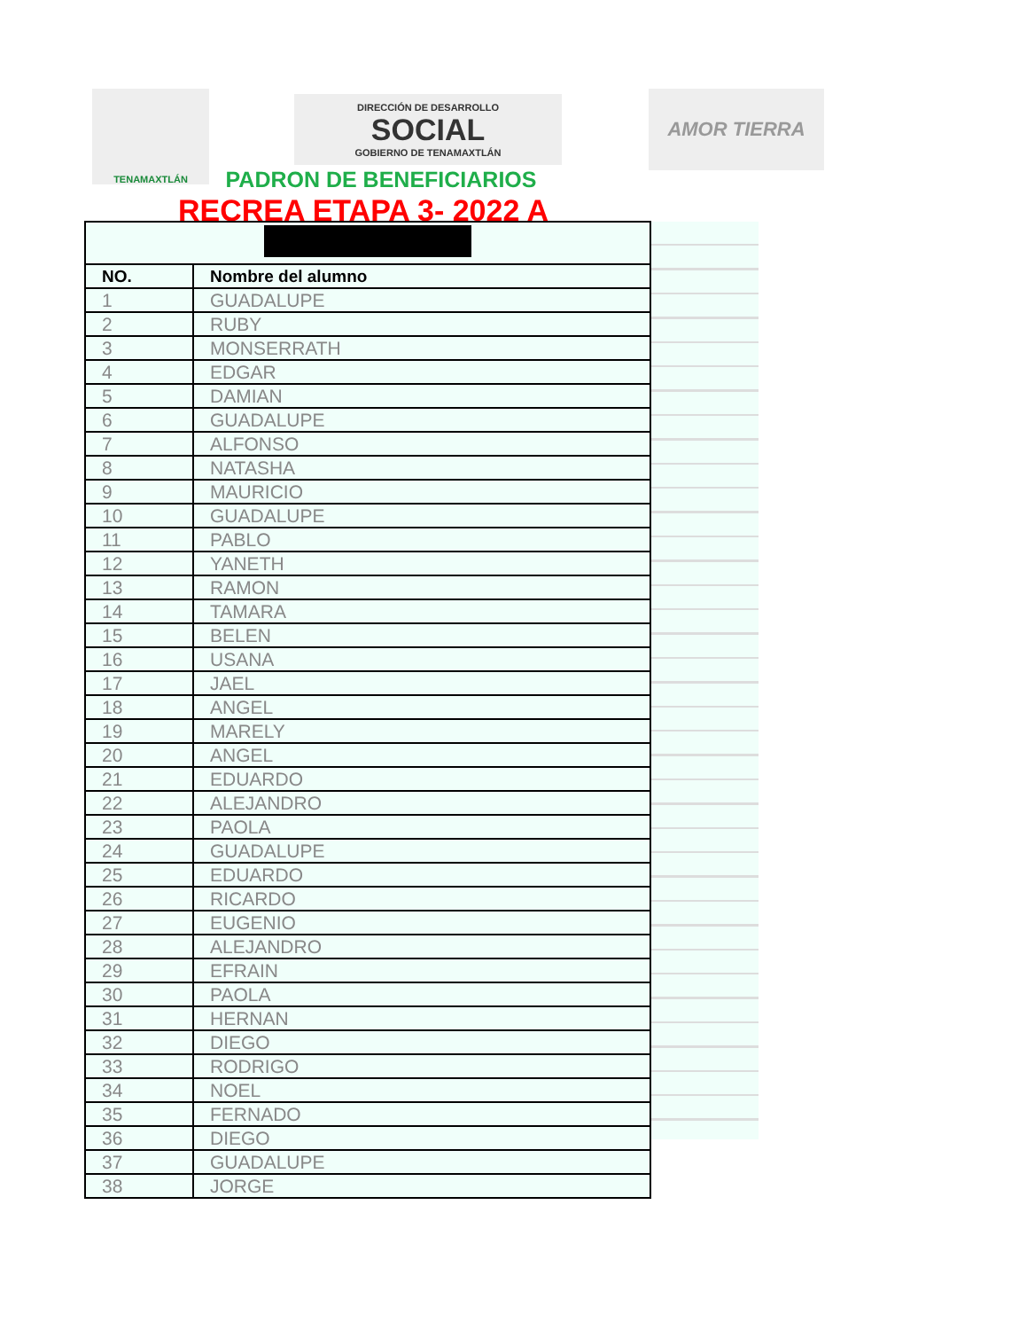TENAMAXTLÁN
DIRECCIÓN DE DESARROLLO
SOCIAL
GOBIERNO DE TENAMAXTLÁN
AMOR TIERRA
PADRON DE BENEFICIARIOS
RECREA ETAPA 3- 2022 A
| NO. | Nombre del alumno |
| --- | --- |
| 1 | GUADALUPE |
| 2 | RUBY |
| 3 | MONSERRATH |
| 4 | EDGAR |
| 5 | DAMIAN |
| 6 | GUADALUPE |
| 7 | ALFONSO |
| 8 | NATASHA |
| 9 | MAURICIO |
| 10 | GUADALUPE |
| 11 | PABLO |
| 12 | YANETH |
| 13 | RAMON |
| 14 | TAMARA |
| 15 | BELEN |
| 16 | USANA |
| 17 | JAEL |
| 18 | ANGEL |
| 19 | MARELY |
| 20 | ANGEL |
| 21 | EDUARDO |
| 22 | ALEJANDRO |
| 23 | PAOLA |
| 24 | GUADALUPE |
| 25 | EDUARDO |
| 26 | RICARDO |
| 27 | EUGENIO |
| 28 | ALEJANDRO |
| 29 | EFRAIN |
| 30 | PAOLA |
| 31 | HERNAN |
| 32 | DIEGO |
| 33 | RODRIGO |
| 34 | NOEL |
| 35 | FERNADO |
| 36 | DIEGO |
| 37 | GUADALUPE |
| 38 | JORGE |